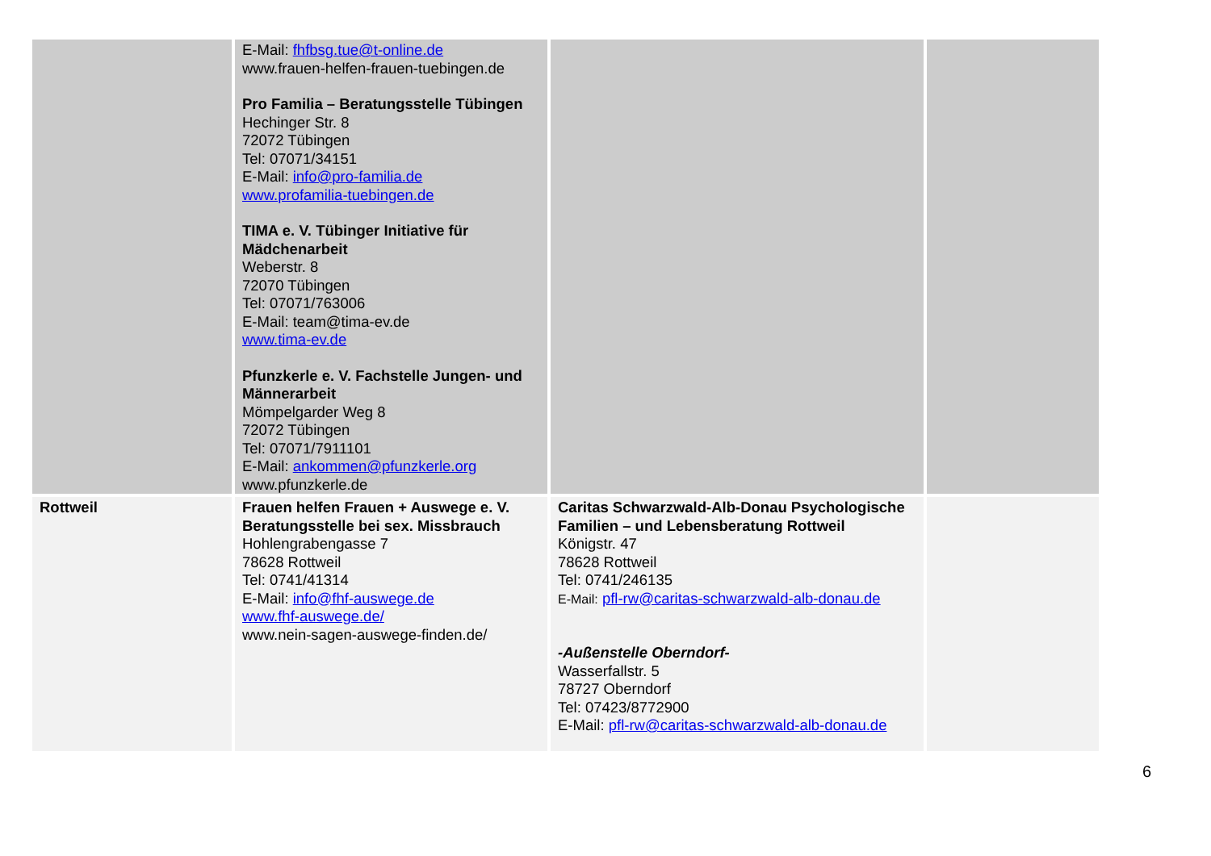| | E-Mail: fhfbsg.tue@t-online.de www.frauen-helfen-frauen-tuebingen.de Pro Familia – Beratungsstelle Tübingen Hechinger Str. 8 72072 Tübingen Tel: 07071/34151 E-Mail: info@pro-familia.de www.profamilia-tuebingen.de TIMA e. V. Tübinger Initiative für Mädchenarbeit Weberstr. 8 72070 Tübingen Tel: 07071/763006 E-Mail: team@tima-ev.de www.tima-ev.de Pfunzkerle e. V. Fachstelle Jungen- und Männerarbeit Mömpelgarder Weg 8 72072 Tübingen Tel: 07071/7911101 E-Mail: ankommen@pfunzkerle.org www.pfunzkerle.de | | |
| Rottweil | Frauen helfen Frauen + Auswege e. V. Beratungsstelle bei sex. Missbrauch Hohlengrabengasse 7 78628 Rottweil Tel: 0741/41314 E-Mail: info@fhf-auswege.de www.fhf-auswege.de/ www.nein-sagen-auswege-finden.de/ | Caritas Schwarzwald-Alb-Donau Psychologische Familien – und Lebensberatung Rottweil Königstr. 47 78628 Rottweil Tel: 0741/246135 E-Mail: pfl-rw@caritas-schwarzwald-alb-donau.de -Außenstelle Oberndorf- Wasserfallstr. 5 78727 Oberndorf Tel: 07423/8772900 E-Mail: pfl-rw@caritas-schwarzwald-alb-donau.de | |
6